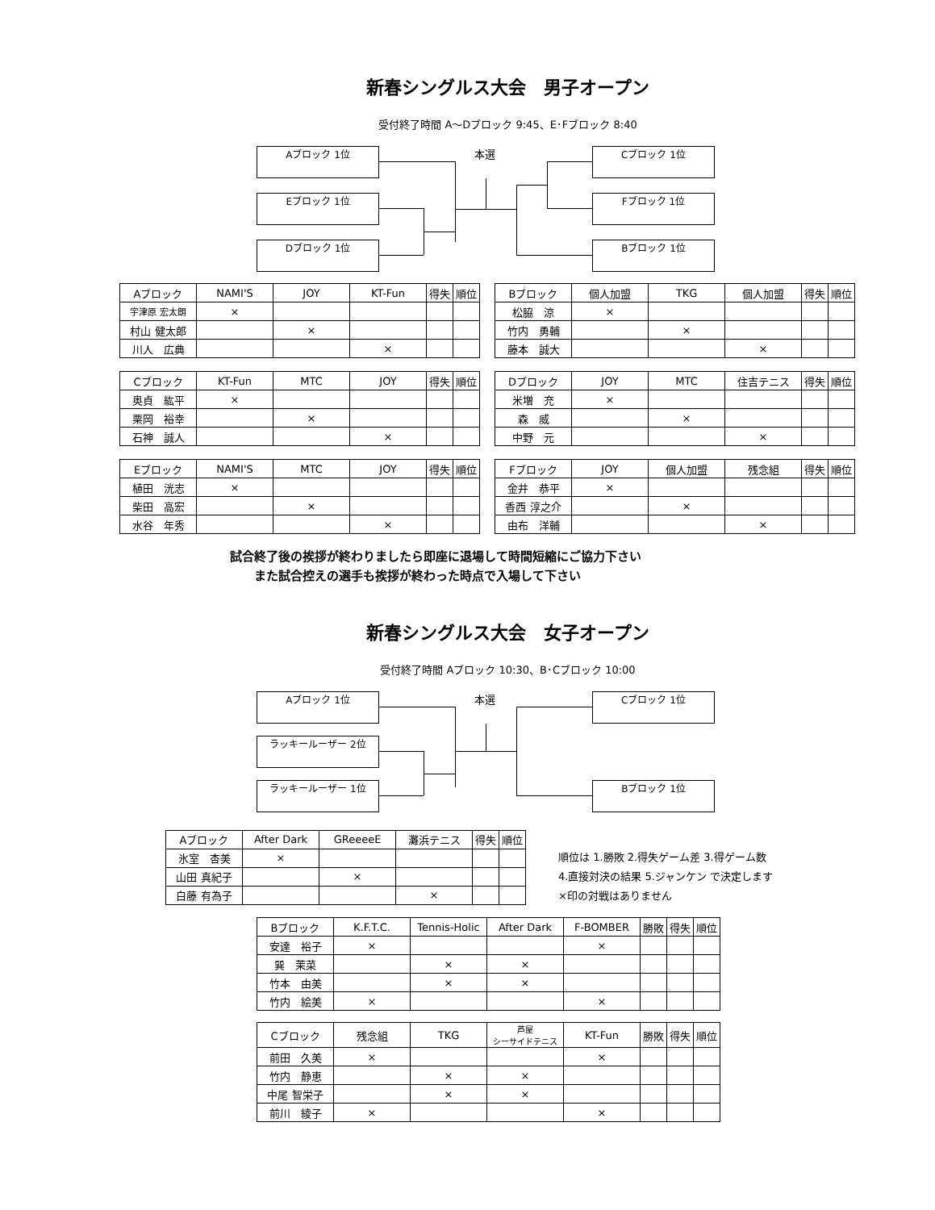新春シングルス大会　男子オープン
受付終了時間 A～Dブロック 9:45、E･Fブロック 8:40
Aブロック 1位
Eブロック 1位
Dブロック 1位
本選 Cブロック 1位
Fブロック 1位
Bブロック 1位
| Aブロック | NAMI'S | JOY | KT-Fun | 得失 | 順位 |
| --- | --- | --- | --- | --- | --- |
| 宇津原 宏太朗 | × | | | | |
| 村山 健太郎 | | × | | | |
| 川人 広典 | | | × | | |
| Bブロック | 個人加盟 | TKG | 個人加盟 | 得失 | 順位 |
| --- | --- | --- | --- | --- | --- |
| 松脇 涼 | × | | | | |
| 竹内 勇輔 | | × | | | |
| 藤本 誠大 | | | × | | |
| Cブロック | KT-Fun | MTC | JOY | 得失 | 順位 |
| --- | --- | --- | --- | --- | --- |
| 奥貞 紘平 | × | | | | |
| 栗岡 裕幸 | | × | | | |
| 石神 誠人 | | | × | | |
| Dブロック | JOY | MTC | 住吉テニス | 得失 | 順位 |
| --- | --- | --- | --- | --- | --- |
| 米増 充 | × | | | | |
| 森 威 | | × | | | |
| 中野 元 | | | × | | |
| Eブロック | NAMI'S | MTC | JOY | 得失 | 順位 |
| --- | --- | --- | --- | --- | --- |
| 植田 洸志 | × | | | | |
| 柴田 高宏 | | × | | | |
| 水谷 年秀 | | | × | | |
| Fブロック | JOY | 個人加盟 | 残念組 | 得失 | 順位 |
| --- | --- | --- | --- | --- | --- |
| 金井 恭平 | × | | | | |
| 香西 淳之介 | | × | | | |
| 由布 洋輔 | | | × | | |
試合終了後の挨拶が終わりましたら即座に退場して時間短縮にご協力下さい
　　また試合控えの選手も挨拶が終わった時点で入場して下さい
新春シングルス大会　女子オープン
受付終了時間 Aブロック 10:30、B･Cブロック 10:00
Aブロック 1位
ラッキールーザー 2位
ラッキールーザー 1位
本選 Cブロック 1位
Bブロック 1位
| Aブロック | After Dark | GReeeeE | 灘浜テニス | 得失 | 順位 |
| --- | --- | --- | --- | --- | --- |
| 氷室 杏美 | × | | | | |
| 山田 真紀子 | | × | | | |
| 白藤 有為子 | | | × | | |
順位は 1.勝敗 2.得失ゲーム差 3.得ゲーム数
4.直接対決の結果 5.ジャンケン で決定します
×印の対戦はありません
| Bブロック | K.F.T.C. | Tennis-Holic | After Dark | F-BOMBER | 勝敗 | 得失 | 順位 |
| --- | --- | --- | --- | --- | --- | --- | --- |
| 安達 裕子 | × | | | × | | | |
| 巽 茉菜 | | × | × | | | | |
| 竹本 由美 | | × | × | | | | |
| 竹内 絵美 | × | | | × | | | |
| Cブロック | 残念組 | TKG | 芦屋 シーサイドテニス | KT-Fun | 勝敗 | 得失 | 順位 |
| --- | --- | --- | --- | --- | --- | --- | --- |
| 前田 久美 | × | | | × | | | |
| 竹内 静恵 | | × | × | | | | |
| 中尾 智栄子 | | × | × | | | | |
| 前川 綾子 | × | | | × | | | |